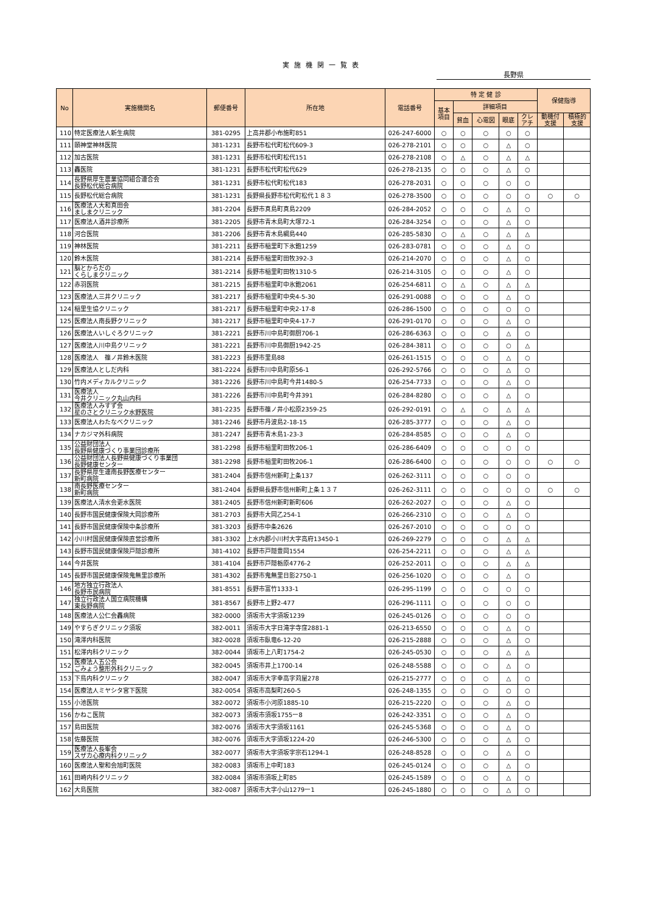実施機関一覧表
長野県
| No | 実施機関名 | 郵便番号 | 所在地 | 電話番号 | 特 定 健 診 | | | | | 保健指導 | |
| --- | --- | --- | --- | --- | --- | --- | --- | --- | --- | --- | --- |
| | | | | | 基本 項目 | 詳細項目 | | | | | |
| | | | | | | 貧血 | 心電図 | 眼底 | クレ アチ | 動機付 支援 | 積極的 支援 |
| 110 | 特定医療法人新生病院 | 381-0295 | 上高井郡小布施町851 | 026-247-6000 | ○ | ○ | ○ | ○ | ○ | | |
| 111 | 頤神堂神林医院 | 381-1231 | 長野市松代町松代609-3 | 026-278-2101 | ○ | ○ | ○ | △ | ○ | | |
| 112 | 加古医院 | 381-1231 | 長野市松代町松代151 | 026-278-2108 | ○ | △ | ○ | △ | △ | | |
| 113 | 轟医院 | 381-1231 | 長野市松代町松代629 | 026-278-2135 | ○ | ○ | ○ | △ | ○ | | |
| 114 | 長野県厚生農業協同組合連合会 長野松代総合病院 | 381-1231 | 長野市松代町松代183 | 026-278-2031 | ○ | ○ | ○ | ○ | ○ | | |
| 115 | 長野松代総合病院 | 381-1231 | 長野県長野市松代町松代１８３ | 026-278-3500 | ○ | ○ | ○ | ○ | ○ | ○ | ○ |
| 116 | 医療法人大和真田会 ましまクリニック | 381-2204 | 長野市真島町真島2209 | 026-284-2052 | ○ | ○ | ○ | △ | ○ | | |
| 117 | 医療法人酒井診療所 | 381-2205 | 長野市青木島町大塚72-1 | 026-284-3254 | ○ | ○ | ○ | △ | ○ | | |
| 118 | 河合医院 | 381-2206 | 長野市青木島綱島440 | 026-285-5830 | ○ | △ | ○ | △ | △ | | |
| 119 | 神林医院 | 381-2211 | 長野市稲里町下氷鉋1259 | 026-283-0781 | ○ | ○ | ○ | △ | ○ | | |
| 120 | 鈴木医院 | 381-2214 | 長野市稲里町田牧392-3 | 026-214-2070 | ○ | ○ | ○ | △ | ○ | | |
| 121 | 脳とからだの くらしまクリニック | 381-2214 | 長野市稲里町田牧1310-5 | 026-214-3105 | ○ | ○ | ○ | △ | ○ | | |
| 122 | 赤羽医院 | 381-2215 | 長野市稲里町中氷鉋2061 | 026-254-6811 | ○ | △ | ○ | △ | △ | | |
| 123 | 医療法人三井クリニック | 381-2217 | 長野市稲里町中央4-5-30 | 026-291-0088 | ○ | ○ | ○ | △ | ○ | | |
| 124 | 稲里生協クリニック | 381-2217 | 長野市稲里町中央2-17-8 | 026-286-1500 | ○ | ○ | ○ | ○ | ○ | | |
| 125 | 医療法人南長野クリニック | 381-2217 | 長野市稲里町中央4-17-7 | 026-291-0170 | ○ | ○ | ○ | △ | ○ | | |
| 126 | 医療法人いしぐろクリニック | 381-2221 | 長野市川中島町御厨706-1 | 026-286-6363 | ○ | ○ | ○ | △ | ○ | | |
| 127 | 医療法人川中島クリニック | 381-2221 | 長野市川中島御厨1942-25 | 026-284-3811 | ○ | ○ | ○ | ○ | △ | | |
| 128 | 医療法人 篠ノ井鈴木医院 | 381-2223 | 長野市里島88 | 026-261-1515 | ○ | ○ | ○ | △ | ○ | | |
| 129 | 医療法人としだ内科 | 381-2224 | 長野市川中島町原56-1 | 026-292-5766 | ○ | ○ | ○ | △ | ○ | | |
| 130 | 竹内メディカルクリニック | 381-2226 | 長野市川中島町今井1480-5 | 026-254-7733 | ○ | ○ | ○ | △ | ○ | | |
| 131 | 医療法人 今井クリニック丸山内科 | 381-2226 | 長野市川中島町今井391 | 026-284-8280 | ○ | ○ | ○ | △ | ○ | | |
| 132 | 医療法人みすず会 星のさとクリニック水野医院 | 381-2235 | 長野市篠ノ井小松原2359-25 | 026-292-0191 | ○ | △ | ○ | △ | △ | | |
| 133 | 医療法人わたなべクリニック | 381-2246 | 長野市丹波島2-18-15 | 026-285-3777 | ○ | ○ | ○ | △ | ○ | | |
| 134 | ナカジマ外科病院 | 381-2247 | 長野市青木島1-23-3 | 026-284-8585 | ○ | ○ | ○ | △ | ○ | | |
| 135 | 公益財団法人 長野県健康づくり事業団診療所 | 381-2298 | 長野市稲里町田牧206-1 | 026-286-6409 | ○ | ○ | ○ | ○ | ○ | | |
| 136 | 公益財団法人長野県健康づくり事業団 長野健康センター | 381-2298 | 長野市稲里町田牧206-1 | 026-286-6400 | ○ | ○ | ○ | ○ | ○ | ○ | ○ |
| 137 | 長野県厚生連南長野医療センター 新町病院 | 381-2404 | 長野市信州新町上条137 | 026-262-3111 | ○ | ○ | ○ | ○ | ○ | | |
| 138 | 南長野医療センター 新町病院 | 381-2404 | 長野県長野市信州新町上条１３７ | 026-262-3111 | ○ | ○ | ○ | ○ | ○ | ○ | ○ |
| 139 | 医療法人清水会更水医院 | 381-2405 | 長野市信州新町新町606 | 026-262-2027 | ○ | ○ | ○ | △ | ○ | | |
| 140 | 長野市国民健康保険大岡診療所 | 381-2703 | 長野市大岡乙254-1 | 026-266-2310 | ○ | ○ | ○ | △ | ○ | | |
| 141 | 長野市国民健康保険中条診療所 | 381-3203 | 長野市中条2626 | 026-267-2010 | ○ | ○ | ○ | ○ | ○ | | |
| 142 | 小川村国民健康保険直営診療所 | 381-3302 | 上水内郡小川村大字高府13450-1 | 026-269-2279 | ○ | ○ | ○ | △ | △ | | |
| 143 | 長野市国民健康保険戸隠診療所 | 381-4102 | 長野市戸隠豊岡1554 | 026-254-2211 | ○ | ○ | ○ | △ | △ | | |
| 144 | 今井医院 | 381-4104 | 長野市戸隠栃原4776-2 | 026-252-2011 | ○ | ○ | ○ | △ | △ | | |
| 145 | 長野市国民健康保険鬼無里診療所 | 381-4302 | 長野市鬼無里日影2750-1 | 026-256-1020 | ○ | ○ | ○ | △ | ○ | | |
| 146 | 地方独立行政法人 長野市民病院 | 381-8551 | 長野市富竹1333-1 | 026-295-1199 | ○ | ○ | ○ | ○ | ○ | | |
| 147 | 独立行政法人国立病院機構 東長野病院 | 381-8567 | 長野市上野2-477 | 026-296-1111 | ○ | ○ | ○ | ○ | ○ | | |
| 148 | 医療法人公仁会轟病院 | 382-0000 | 須坂市大字須坂1239 | 026-245-0126 | ○ | ○ | ○ | ○ | ○ | | |
| 149 | やすらぎクリニック須坂 | 382-0011 | 須坂市大字日滝字寺窪2881-1 | 026-213-6550 | ○ | ○ | ○ | △ | ○ | | |
| 150 | 滝澤内科医院 | 382-0028 | 須坂市臥竜6-12-20 | 026-215-2888 | ○ | ○ | ○ | △ | ○ | | |
| 151 | 松澤内科クリニック | 382-0044 | 須坂市上八町1754-2 | 026-245-0530 | ○ | ○ | ○ | △ | △ | | |
| 152 | 医療法人五公会 ごみょう整形外科クリニック | 382-0045 | 須坂市井上1700-14 | 026-248-5588 | ○ | ○ | ○ | △ | ○ | | |
| 153 | 下鳥内科クリニック | 382-0047 | 須坂市大字幸高字苅屋278 | 026-215-2777 | ○ | ○ | ○ | △ | ○ | | |
| 154 | 医療法人ミヤシタ宮下医院 | 382-0054 | 須坂市高梨町260-5 | 026-248-1355 | ○ | ○ | ○ | ○ | ○ | | |
| 155 | 小池医院 | 382-0072 | 須坂市小河原1885-10 | 026-215-2220 | ○ | ○ | ○ | △ | ○ | | |
| 156 | かねこ医院 | 382-0073 | 須坂市須坂1755ー8 | 026-242-3351 | ○ | ○ | ○ | △ | ○ | | |
| 157 | 島田医院 | 382-0076 | 須坂市大字須坂1161 | 026-245-5368 | ○ | ○ | ○ | △ | ○ | | |
| 158 | 佐藤医院 | 382-0076 | 須坂市大字須坂1224-20 | 026-246-5300 | ○ | ○ | ○ | △ | ○ | | |
| 159 | 医療法人長峯会 スザカ心療内科クリニック | 382-0077 | 須坂市大字須坂字宗石1294-1 | 026-248-8528 | ○ | ○ | ○ | △ | ○ | | |
| 160 | 医療法人聖和会旭町医院 | 382-0083 | 須坂市上中町183 | 026-245-0124 | ○ | ○ | ○ | △ | ○ | | |
| 161 | 田崎内科クリニック | 382-0084 | 須坂市須坂上町85 | 026-245-1589 | ○ | ○ | ○ | △ | ○ | | |
| 162 | 大島医院 | 382-0087 | 須坂市大字小山1279ー1 | 026-245-1880 | ○ | ○ | ○ | △ | ○ | | |